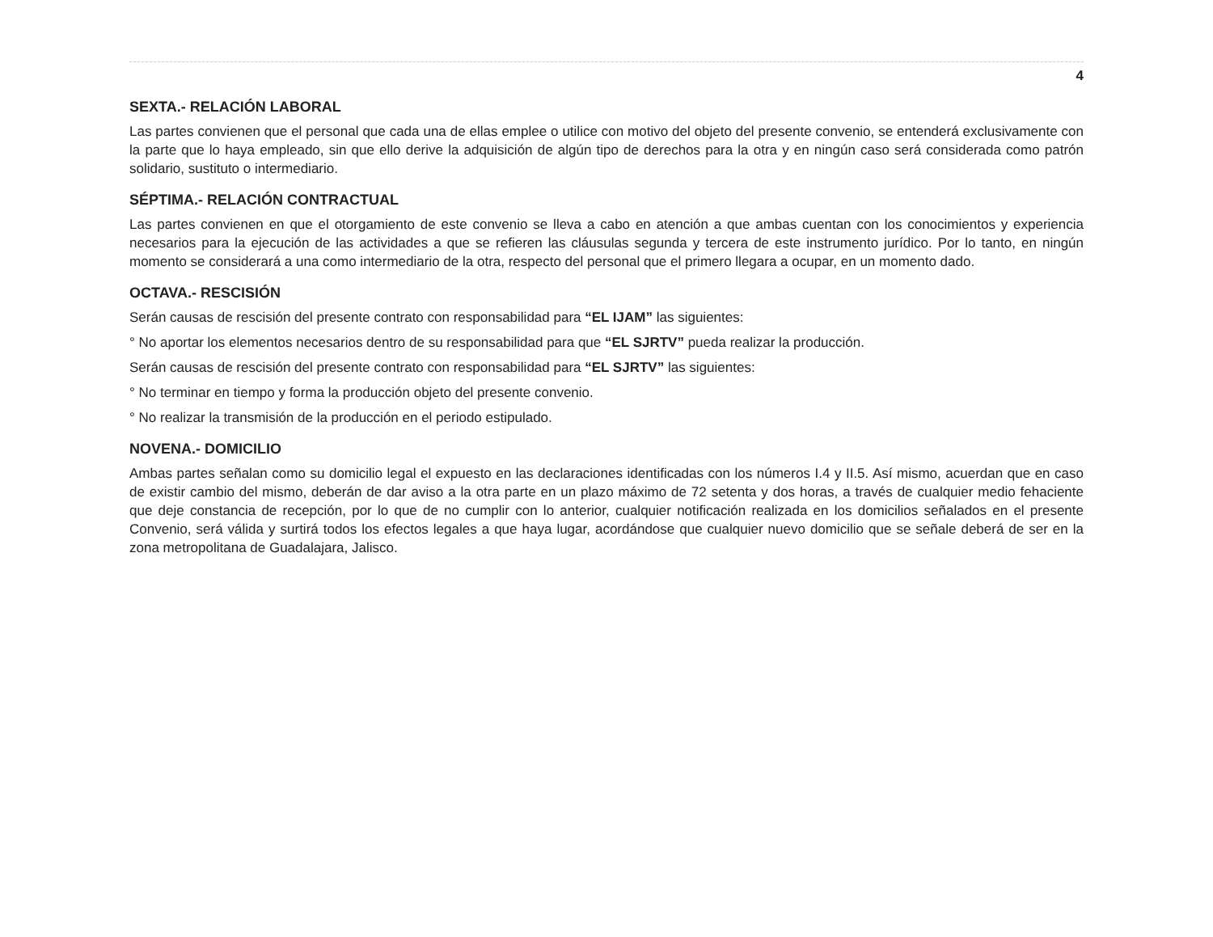4
SEXTA.- RELACIÓN LABORAL
Las partes convienen que el personal que cada una de ellas emplee o utilice con motivo del objeto del presente convenio, se entenderá exclusivamente con la parte que lo haya empleado, sin que ello derive la adquisición de algún tipo de derechos para la otra y en ningún caso será considerada como patrón solidario, sustituto o intermediario.
SÉPTIMA.- RELACIÓN CONTRACTUAL
Las partes convienen en que el otorgamiento de este convenio se lleva a cabo en atención a que ambas cuentan con los conocimientos y experiencia necesarios para la ejecución de las actividades a que se refieren las cláusulas segunda y tercera de este instrumento jurídico. Por lo tanto, en ningún momento se considerará a una como intermediario de la otra, respecto del personal que el primero llegara a ocupar, en un momento dado.
OCTAVA.- RESCISIÓN
Serán causas de rescisión del presente contrato con responsabilidad para “EL IJAM” las siguientes:
° No aportar los elementos necesarios dentro de su responsabilidad para que “EL SJRTV” pueda realizar la producción.
Serán causas de rescisión del presente contrato con responsabilidad para “EL SJRTV” las siguientes:
° No terminar en tiempo y forma la producción objeto del presente convenio.
° No realizar la transmisión de la producción en el periodo estipulado.
NOVENA.- DOMICILIO
Ambas partes señalan como su domicilio legal el expuesto en las declaraciones identificadas con los números I.4 y II.5. Así mismo, acuerdan que en caso de existir cambio del mismo, deberán de dar aviso a la otra parte en un plazo máximo de 72 setenta y dos horas, a través de cualquier medio fehaciente que deje constancia de recepción, por lo que de no cumplir con lo anterior, cualquier notificación realizada en los domicilios señalados en el presente Convenio, será válida y surtirá todos los efectos legales a que haya lugar, acordándose que cualquier nuevo domicilio que se señale deberá de ser en la zona metropolitana de Guadalajara, Jalisco.